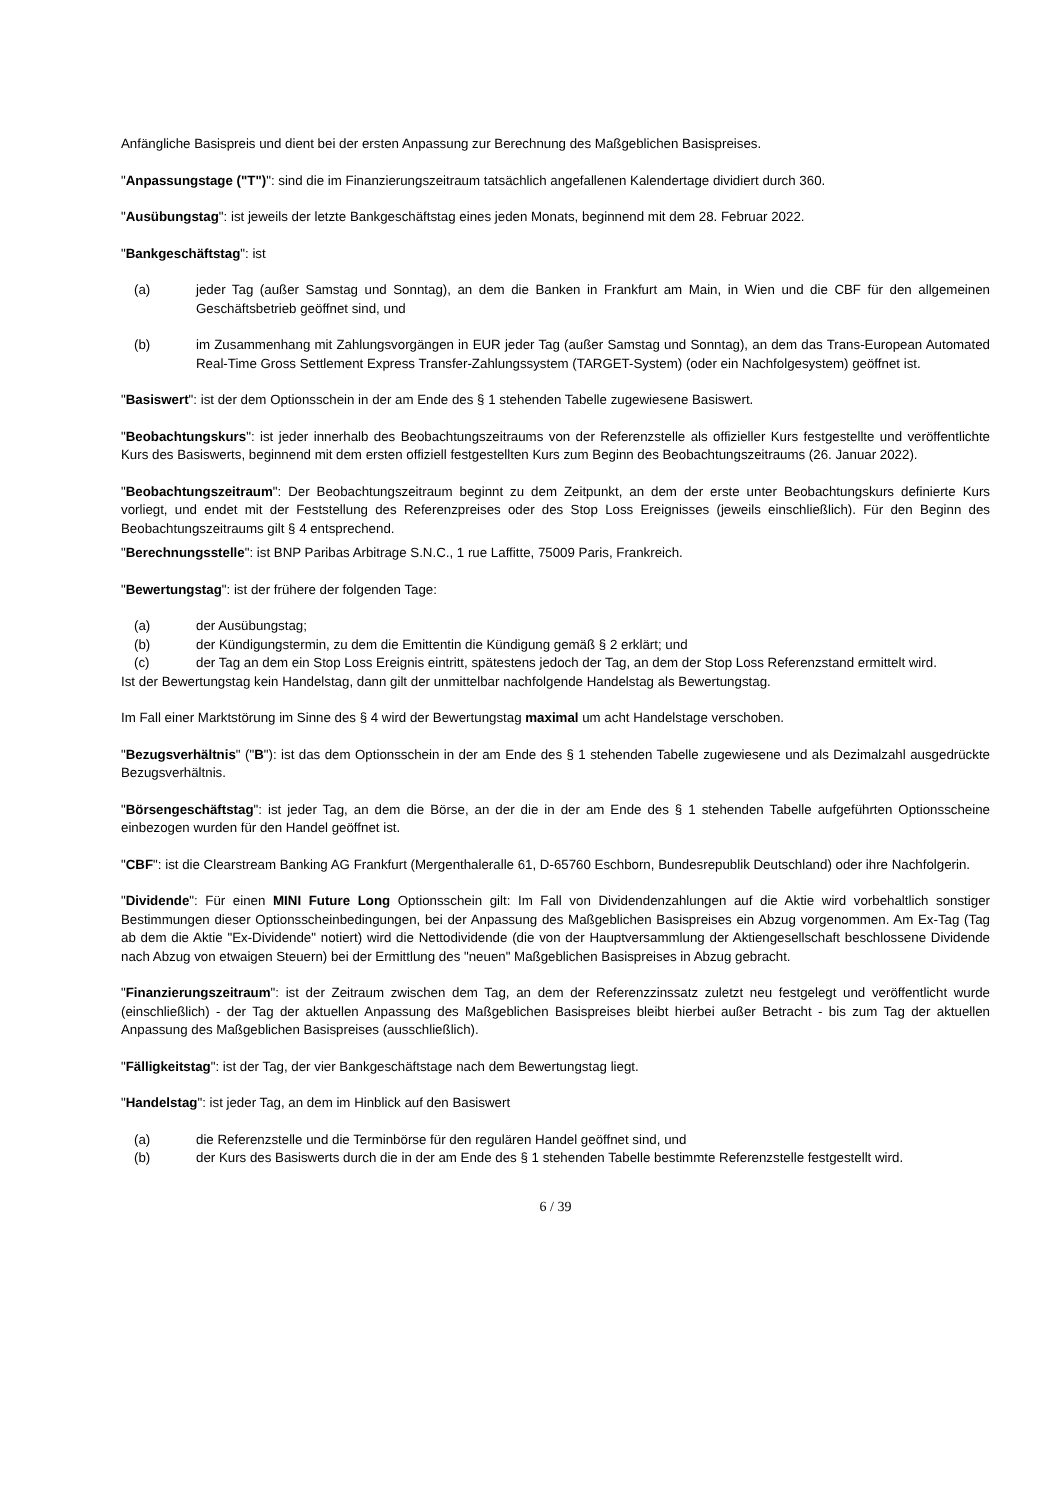Anfängliche Basispreis und dient bei der ersten Anpassung zur Berechnung des Maßgeblichen Basispreises.
"Anpassungstage ("T")": sind die im Finanzierungszeitraum tatsächlich angefallenen Kalendertage dividiert durch 360.
"Ausübungstag": ist jeweils der letzte Bankgeschäftstag eines jeden Monats, beginnend mit dem 28. Februar 2022.
"Bankgeschäftstag": ist
(a) jeder Tag (außer Samstag und Sonntag), an dem die Banken in Frankfurt am Main, in Wien und die CBF für den allgemeinen Geschäftsbetrieb geöffnet sind, und
(b) im Zusammenhang mit Zahlungsvorgängen in EUR jeder Tag (außer Samstag und Sonntag), an dem das Trans-European Automated Real-Time Gross Settlement Express Transfer-Zahlungssystem (TARGET-System) (oder ein Nachfolgesystem) geöffnet ist.
"Basiswert": ist der dem Optionsschein in der am Ende des § 1 stehenden Tabelle zugewiesene Basiswert.
"Beobachtungskurs": ist jeder innerhalb des Beobachtungszeitraums von der Referenzstelle als offizieller Kurs festgestellte und veröffentlichte Kurs des Basiswerts, beginnend mit dem ersten offiziell festgestellten Kurs zum Beginn des Beobachtungszeitraums (26. Januar 2022).
"Beobachtungszeitraum": Der Beobachtungszeitraum beginnt zu dem Zeitpunkt, an dem der erste unter Beobachtungskurs definierte Kurs vorliegt, und endet mit der Feststellung des Referenzpreises oder des Stop Loss Ereignisses (jeweils einschließlich). Für den Beginn des Beobachtungszeitraums gilt § 4 entsprechend.
"Berechnungsstelle": ist BNP Paribas Arbitrage S.N.C., 1 rue Laffitte, 75009 Paris, Frankreich.
"Bewertungstag": ist der frühere der folgenden Tage:
(a) der Ausübungstag;
(b) der Kündigungstermin, zu dem die Emittentin die Kündigung gemäß § 2 erklärt; und
(c) der Tag an dem ein Stop Loss Ereignis eintritt, spätestens jedoch der Tag, an dem der Stop Loss Referenzstand ermittelt wird.
Ist der Bewertungstag kein Handelstag, dann gilt der unmittelbar nachfolgende Handelstag als Bewertungstag.
Im Fall einer Marktstörung im Sinne des § 4 wird der Bewertungstag maximal um acht Handelstage verschoben.
"Bezugsverhältnis" ("B"): ist das dem Optionsschein in der am Ende des § 1 stehenden Tabelle zugewiesene und als Dezimalzahl ausgedrückte Bezugsverhältnis.
"Börsengeschäftstag": ist jeder Tag, an dem die Börse, an der die in der am Ende des § 1 stehenden Tabelle aufgeführten Optionsscheine einbezogen wurden für den Handel geöffnet ist.
"CBF": ist die Clearstream Banking AG Frankfurt (Mergenthaleralle 61, D-65760 Eschborn, Bundesrepublik Deutschland) oder ihre Nachfolgerin.
"Dividende": Für einen MINI Future Long Optionsschein gilt: Im Fall von Dividendenzahlungen auf die Aktie wird vorbehaltlich sonstiger Bestimmungen dieser Optionsscheinbedingungen, bei der Anpassung des Maßgeblichen Basispreises ein Abzug vorgenommen. Am Ex-Tag (Tag ab dem die Aktie "Ex-Dividende" notiert) wird die Nettodividende (die von der Hauptversammlung der Aktiengesellschaft beschlossene Dividende nach Abzug von etwaigen Steuern) bei der Ermittlung des "neuen" Maßgeblichen Basispreises in Abzug gebracht.
"Finanzierungszeitraum": ist der Zeitraum zwischen dem Tag, an dem der Referenzzinssatz zuletzt neu festgelegt und veröffentlicht wurde (einschließlich) - der Tag der aktuellen Anpassung des Maßgeblichen Basispreises bleibt hierbei außer Betracht - bis zum Tag der aktuellen Anpassung des Maßgeblichen Basispreises (ausschließlich).
"Fälligkeitstag": ist der Tag, der vier Bankgeschäftstage nach dem Bewertungstag liegt.
"Handelstag": ist jeder Tag, an dem im Hinblick auf den Basiswert
(a) die Referenzstelle und die Terminbörse für den regulären Handel geöffnet sind, und
(b) der Kurs des Basiswerts durch die in der am Ende des § 1 stehenden Tabelle bestimmte Referenzstelle festgestellt wird.
6 / 39